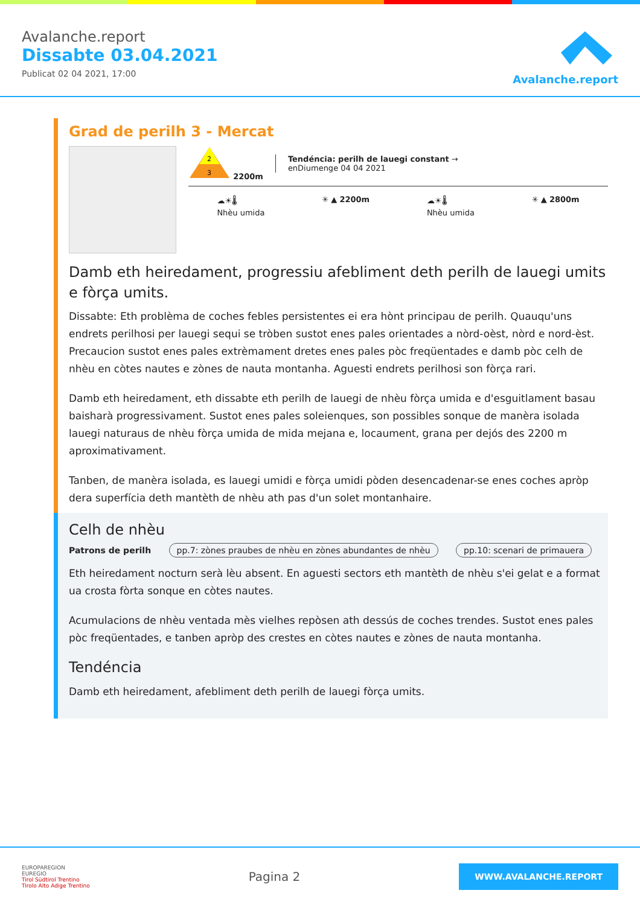Avalanche.report
Dissabte 03.04.2021
Publicat 02 04 2021, 17:00
Avalanche.report
Grad de perilh 3 - Mercat
2
3
2200m
Tendéncia: perilh de lauegi constant →
enDiumenge 04 04 2021
☁☀🌡
Nhèu umida
✳ ▲ 2200m ☁☀🌡
Nhèu umida
✳ ▲ 2800m
Damb eth heiredament, progressiu afebliment deth perilh de lauegi umits e fòrça umits.
Dissabte: Eth problèma de coches febles persistentes ei era hònt principau de perilh. Quauqu'uns endrets perilhosi per lauegi sequi se tròben sustot enes pales orientades a nòrd-oèst, nòrd e nord-èst. Precaucion sustot enes pales extrèmament dretes enes pales pòc freqüentades e damb pòc celh de nhèu en còtes nautes e zònes de nauta montanha. Aguesti endrets perilhosi son fòrça rari.
Damb eth heiredament, eth dissabte eth perilh de lauegi de nhèu fòrça umida e d'esguitlament basau baisharà progressivament. Sustot enes pales soleienques, son possibles sonque de manèra isolada lauegi naturaus de nhèu fòrça umida de mida mejana e, locaument, grana per dejós des 2200 m aproximativament.
Tanben, de manèra isolada, es lauegi umidi e fòrça umidi pòden desencadenar-se enes coches apròp dera superfícia deth mantèth de nhèu ath pas d'un solet montanhaire.
Celh de nhèu
Patrons de perilh pp.7: zònes praubes de nhèu en zònes abundantes de nhèu pp.10: scenari de primauera
Eth heiredament nocturn serà lèu absent. En aguesti sectors eth mantèth de nhèu s'ei gelat e a format ua crosta fòrta sonque en còtes nautes.
Acumulacions de nhèu ventada mès vielhes repòsen ath dessús de coches trendes. Sustot enes pales pòc freqüentades, e tanben apròp des crestes en còtes nautes e zònes de nauta montanha.
Tendéncia
Damb eth heiredament, afebliment deth perilh de lauegi fòrça umits.
EUROPAREGION
EUREGIO
Tirol Südtirol Trentino
Tirolo Alto Adige Trentino
Pagina 2
WWW.AVALANCHE.REPORT